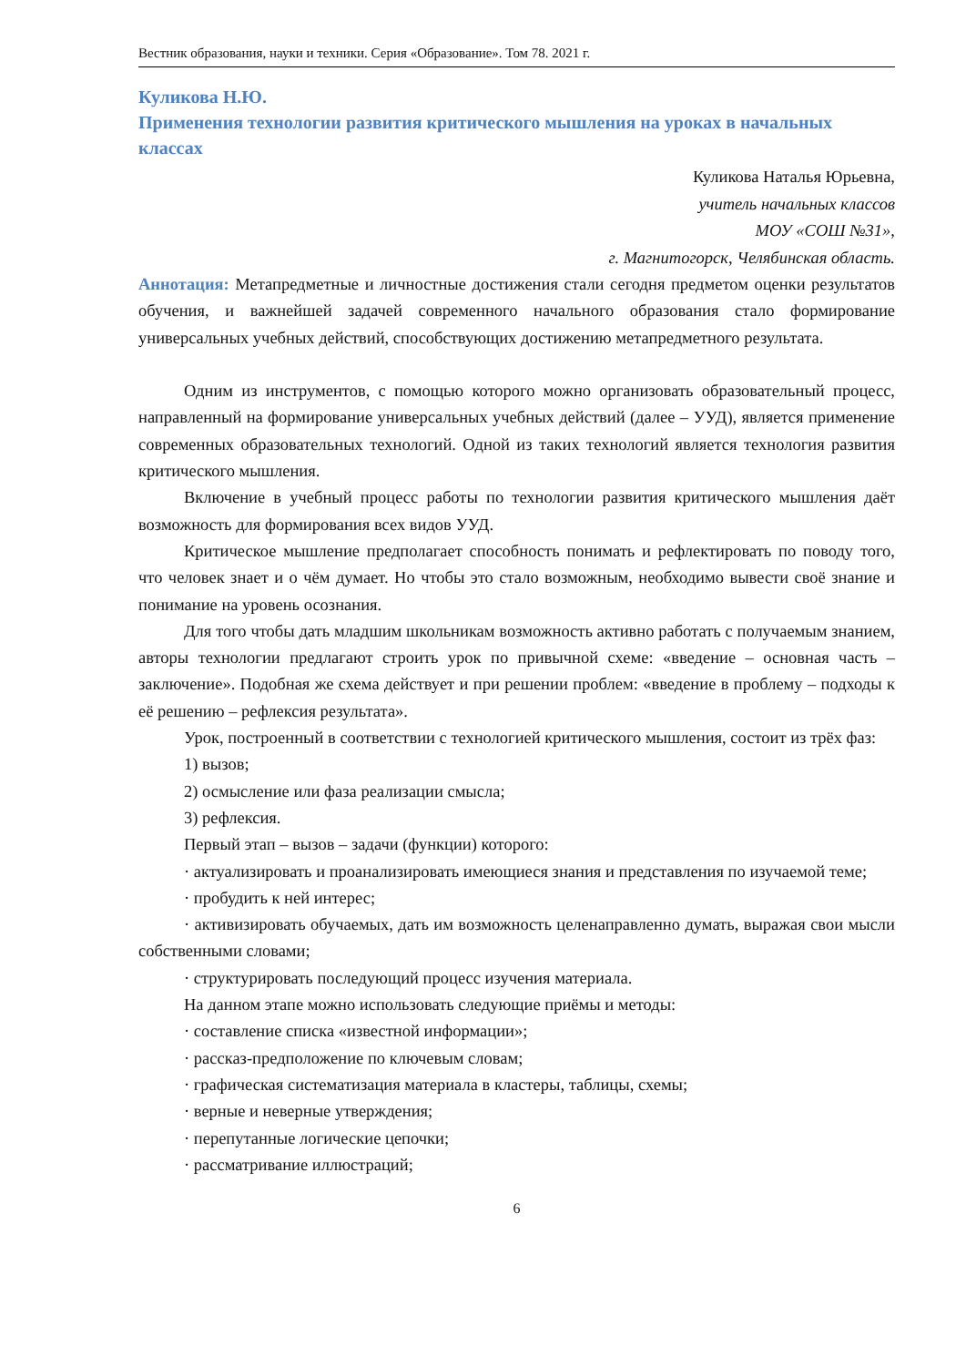Вестник образования, науки и техники. Серия «Образование». Том 78. 2021 г.
Куликова Н.Ю.
Применения технологии развития критического мышления на уроках в начальных классах
Куликова Наталья Юрьевна,
учитель начальных классов
МОУ «СОШ №31»,
г. Магнитогорск, Челябинская область.
Аннотация: Метапредметные и личностные достижения стали сегодня предметом оценки результатов обучения, и важнейшей задачей современного начального образования стало формирование универсальных учебных действий, способствующих достижению метапредметного результата.
Одним из инструментов, с помощью которого можно организовать образовательный процесс, направленный на формирование универсальных учебных действий (далее – УУД), является применение современных образовательных технологий. Одной из таких технологий является технология развития критического мышления.
Включение в учебный процесс работы по технологии развития критического мышления даёт возможность для формирования всех видов УУД.
Критическое мышление предполагает способность понимать и рефлектировать по поводу того, что человек знает и о чём думает. Но чтобы это стало возможным, необходимо вывести своё знание и понимание на уровень осознания.
Для того чтобы дать младшим школьникам возможность активно работать с получаемым знанием, авторы технологии предлагают строить урок по привычной схеме: «введение – основная часть – заключение». Подобная же схема действует и при решении проблем: «введение в проблему – подходы к её решению – рефлексия результата».
Урок, построенный в соответствии с технологией критического мышления, состоит из трёх фаз:
1) вызов;
2) осмысление или фаза реализации смысла;
3) рефлексия.
Первый этап – вызов – задачи (функции) которого:
· актуализировать и проанализировать имеющиеся знания и представления по изучаемой теме;
· пробудить к ней интерес;
· активизировать обучаемых, дать им возможность целенаправленно думать, выражая свои мысли собственными словами;
· структурировать последующий процесс изучения материала.
На данном этапе можно использовать следующие приёмы и методы:
· составление списка «известной информации»;
· рассказ-предположение по ключевым словам;
· графическая систематизация материала в кластеры, таблицы, схемы;
· верные и неверные утверждения;
· перепутанные логические цепочки;
· рассматривание иллюстраций;
6